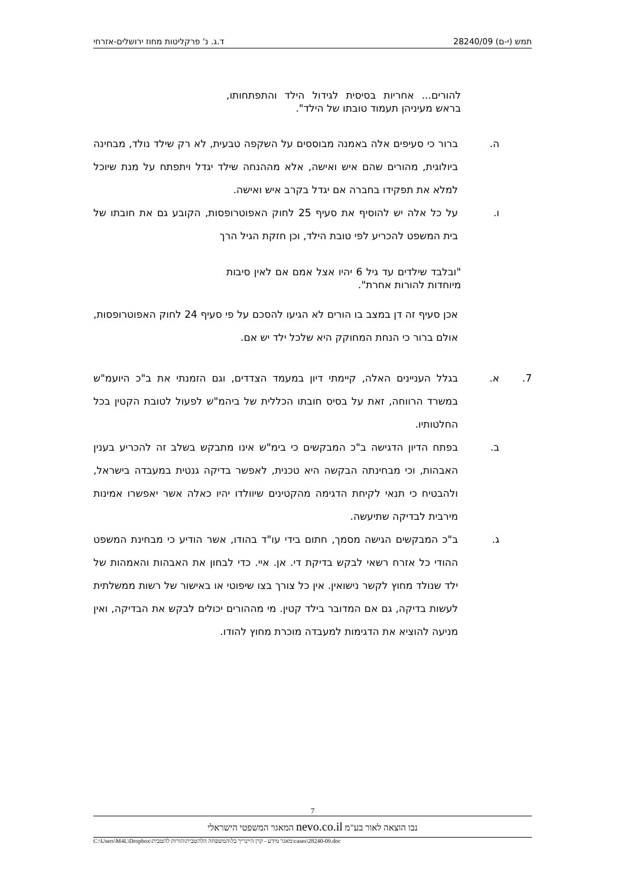תמש (י-ם) 28240/09 ד.ג. נ' פרקליטות מחוז ירושלים-אזרחי
להורים... אחריות בסיסית לגידול הילד והתפתחותו, בראש מעיניהן תעמוד טובתו של הילד".
ה. ברור כי סעיפים אלה באמנה מבוססים על השקפה טבעית, לא רק שילד נולד, מבחינה ביולוגית, מהורים שהם איש ואישה, אלא מההנחה שילד יגדל ויתפתח על מנת שיוכל למלא את תפקידו בחברה אם יגדל בקרב איש ואישה.
ו. על כל אלה יש להוסיף את סעיף 25 לחוק האפוטרופסות, הקובע גם את חובתו של בית המשפט להכריע לפי טובת הילד, וכן חזקת הגיל הרך
"ובלבד שילדים עד גיל 6 יהיו אצל אמם אם לאין סיבות מיוחדות להורות אחרת".
אכן סעיף זה דן במצב בו הורים לא הגיעו להסכם על פי סעיף 24 לחוק האפוטרופסות, אולם ברור כי הנחת המחוקק היא שלכל ילד יש אם.
7. א. בגלל העניינים האלה, קיימתי דיון במעמד הצדדים, וגם הזמנתי את ב"כ היועמ"ש במשרד הרווחה, זאת על בסיס חובתו הכללית של ביהמ"ש לפעול לטובת הקטין בכל החלטותיו.
ב. בפתח הדיון הדגישה ב"כ המבקשים כי בימ"ש אינו מתבקש בשלב זה להכריע בענין האבהות, וכי מבחינתה הבקשה היא טכנית, לאפשר בדיקה גנטית במעבדה בישראל, ולהבטיח כי תנאי לקיחת הדגימה מהקטינים שיוולדו יהיו כאלה אשר יאפשרו אמינות מירבית לבדיקה שתיעשה.
ג. ב"כ המבקשים הגישה מסמך, חתום בידי עו"ד בהודו, אשר הודיע כי מבחינת המשפט ההודי כל אזרח רשאי לבקש בדיקת די. אן. איי. כדי לבחון את האבהות והאמהות של ילד שנולד מחוץ לקשר נישואין. אין כל צורך בצו שיפוטי או באישור של רשות ממשלתית לעשות בדיקה, גם אם המדובר בילד קטין. מי מההורים יכולים לבקש את הבדיקה, ואין מניעה להוציא את הדגימות למעבדה מוכרת מחוץ להודו.
7
נבו הוצאה לאור בע"מ nevo.co.il המאגר המשפטי הישראלי
C:\Users\M4L\Dropbox\מאגר מידע - קרן היינריך בל\המשפחה הלהטבית\הורות להטבית\cases\28240-09.doc